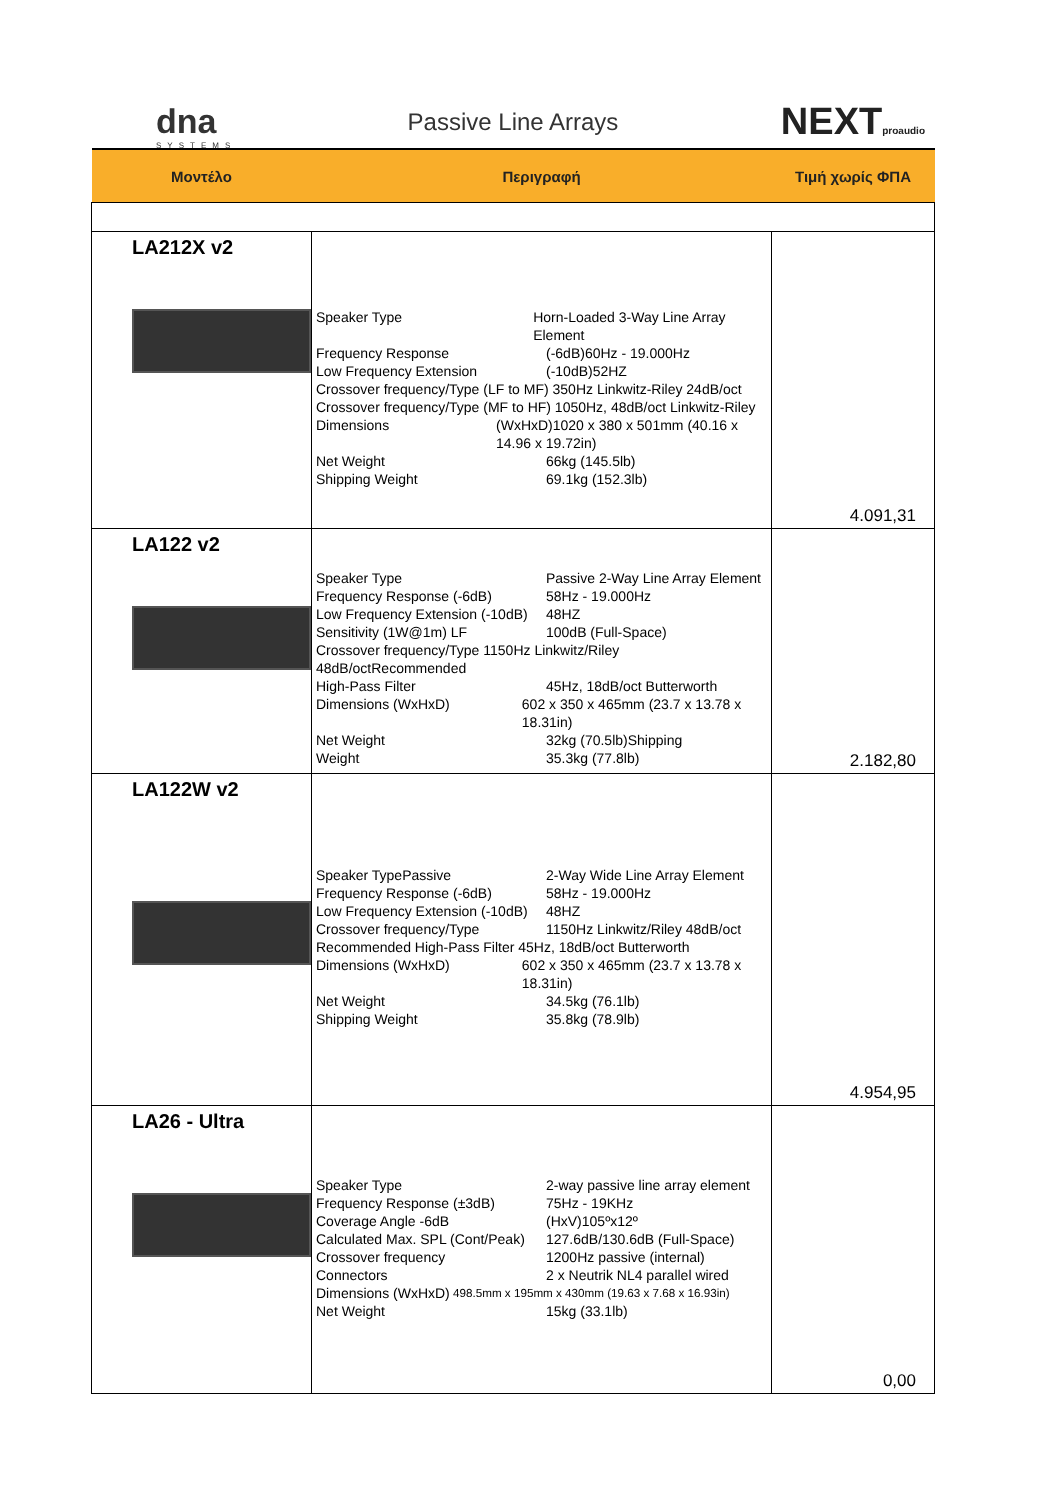dna
SYSTEMS
Passive Line Arrays NEXTproaudio
| Μοντέλο | Περιγραφή | Τιμή χωρίς ΦΠΑ |
| --- | --- | --- |
| LA212X v2 | Speaker Type Horn-Loaded 3-Way Line Array Element Frequency Response (-6dB)60Hz - 19.000Hz Low Frequency Extension (-10dB)52HZ Crossover frequency/Type (LF to MF) 350Hz Linkwitz-Riley 24dB/oct Crossover frequency/Type (MF to HF) 1050Hz, 48dB/oct Linkwitz-Riley Dimensions (WxHxD)1020 x 380 x 501mm (40.16 x 14.96 x 19.72in) Net Weight 66kg (145.5lb) Shipping Weight 69.1kg (152.3lb) | 4.091,31 |
| LA122 v2 | Speaker Type Passive 2-Way Line Array Element Frequency Response (-6dB) 58Hz - 19.000Hz Low Frequency Extension (-10dB) 48HZ Sensitivity (1W@1m) LF 100dB (Full-Space) Crossover frequency/Type 1150Hz Linkwitz/Riley 48dB/octRecommended High-Pass Filter 45Hz, 18dB/oct Butterworth Dimensions (WxHxD) 602 x 350 x 465mm (23.7 x 13.78 x 18.31in) Net Weight 32kg (70.5lb)Shipping Weight 35.3kg (77.8lb) | 2.182,80 |
| LA122W v2 | Speaker TypePassive 2-Way Wide Line Array Element Frequency Response (-6dB) 58Hz - 19.000Hz Low Frequency Extension (-10dB) 48HZ Crossover frequency/Type 1150Hz Linkwitz/Riley 48dB/oct Recommended High-Pass Filter 45Hz, 18dB/oct Butterworth Dimensions (WxHxD) 602 x 350 x 465mm (23.7 x 13.78 x 18.31in) Net Weight 34.5kg (76.1lb) Shipping Weight 35.8kg (78.9lb) | 4.954,95 |
| LA26 - Ultra | Speaker Type 2-way passive line array element Frequency Response (±3dB) 75Hz - 19KHz Coverage Angle -6dB (HxV)105ºx12º Calculated Max. SPL (Cont/Peak) 127.6dB/130.6dB (Full-Space) Crossover frequency 1200Hz passive (internal) Connectors 2 x Neutrik NL4 parallel wired Dimensions (WxHxD) 498.5mm x 195mm x 430mm (19.63 x 7.68 x 16.93in) Net Weight 15kg (33.1lb) | 0,00 |